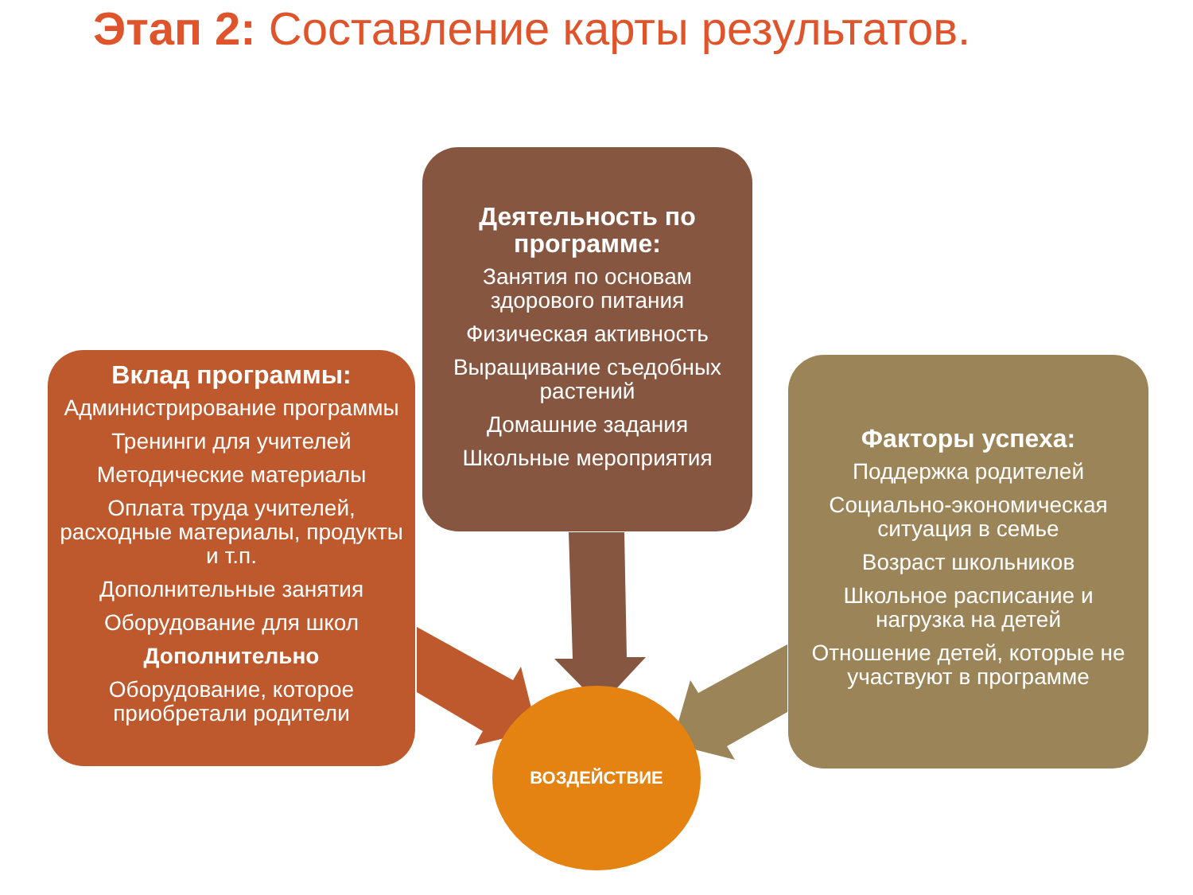Этап 2: Составление карты результатов.
ВОЗДЕЙСТВИЕ
Вклад программы:
Администрирование программы
Тренинги для учителей
Методические материалы
Оплата труда учителей, расходные материалы, продукты и т.п.
Дополнительные занятия
Оборудование для школ
Дополнительно
Оборудование, которое приобретали родители
Деятельность по программе:
Занятия по основам здорового питания
Физическая активность
Выращивание съедобных растений
Домашние задания
Школьные мероприятия
Факторы успеха:
Поддержка родителей
Социально-экономическая ситуация в семье
Возраст школьников
Школьное расписание и нагрузка на детей
Отношение детей, которые не участвуют в программе